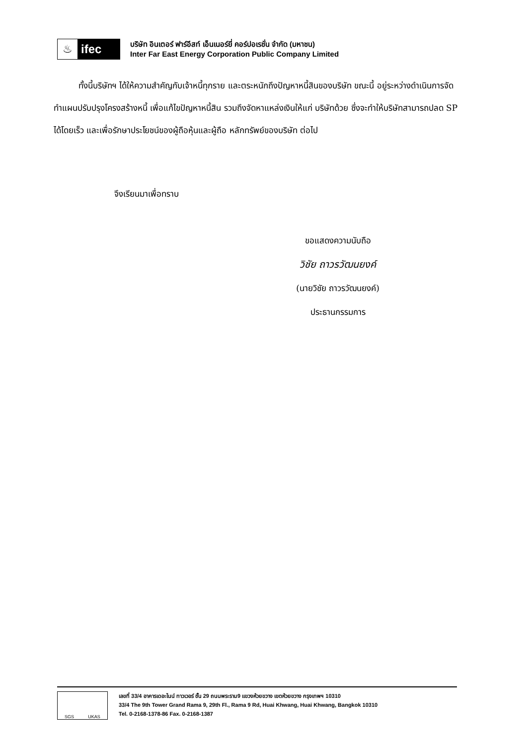♨ ifec
บริษัท อินเตอร์ ฟาร์อีสท์ เอ็นเนอร์ยี่ คอร์ปอเรชั่น จำกัด (มหาชน)
Inter Far East Energy Corporation Public Company Limited
ทั้งนี้บริษัทฯ ได้ให้ความสำคัญกับเจ้าหนี้ทุกราย และตระหนักถึงปัญหาหนี้สินของบริษัท ขณะนี้ อยู่ระหว่างดำเนินการจัดทำแผนปรับปรุงโครงสร้างหนี้ เพื่อแก้ไขปัญหาหนี้สิน รวมถึงจัดหาแหล่งเงินให้แก่ บริษัทด้วย ซึ่งจะทำให้บริษัทสามารถปลด SP ได้โดยเร็ว และเพื่อรักษาประโยชน์ของผู้ถือหุ้นและผู้ถือ หลักทรัพย์ของบริษัท ต่อไป
จึงเรียนมาเพื่อทราบ
ขอแสดงความนับถือ
วิชัย ถาวรวัฒนยงค์
(นายวิชัย ถาวรวัฒนยงค์)
ประธานกรรมการ
SGS UKAS
เลขที่ 33/4 อาคารเดอะไนน์ ทาวเวอร์ ชั้น 29 ถนนพระราม9 แขวงห้วยขวาง เขตห้วยขวาง กรุงเทพฯ 10310
33/4 The 9th Tower Grand Rama 9, 29th Fl., Rama 9 Rd, Huai Khwang, Huai Khwang, Bangkok 10310
Tel. 0-2168-1378-86 Fax. 0-2168-1387